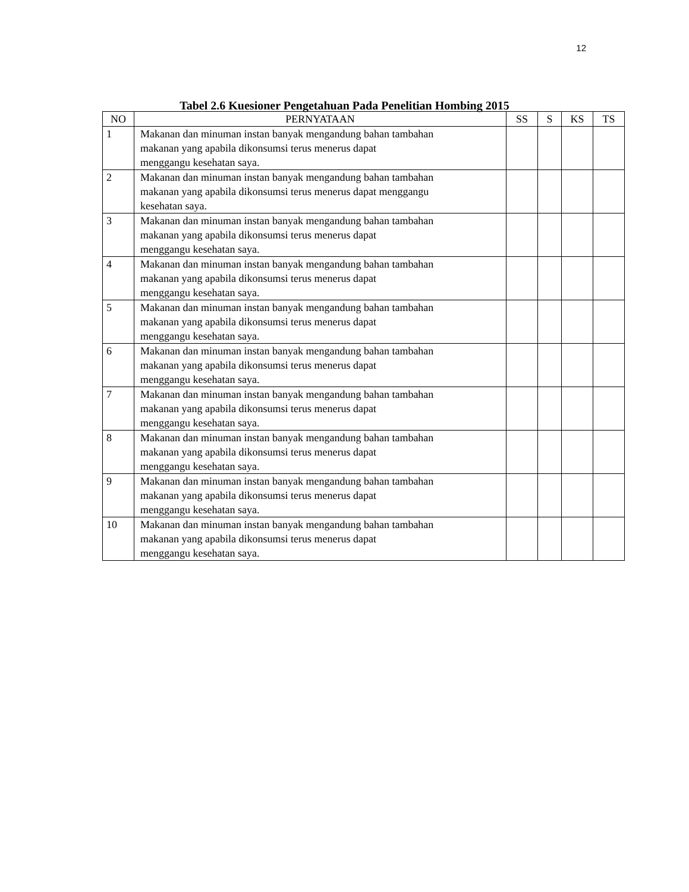12
Tabel 2.6 Kuesioner Pengetahuan Pada Penelitian Hombing 2015
| NO | PERNYATAAN | SS | S | KS | TS |
| --- | --- | --- | --- | --- | --- |
| 1 | Makanan dan minuman instan banyak mengandung bahan tambahan makanan yang apabila dikonsumsi terus menerus dapat menggangu kesehatan saya. | | | | |
| 2 | Makanan dan minuman instan banyak mengandung bahan tambahan makanan yang apabila dikonsumsi terus menerus dapat menggangu kesehatan saya. | | | | |
| 3 | Makanan dan minuman instan banyak mengandung bahan tambahan makanan yang apabila dikonsumsi terus menerus dapat menggangu kesehatan saya. | | | | |
| 4 | Makanan dan minuman instan banyak mengandung bahan tambahan makanan yang apabila dikonsumsi terus menerus dapat menggangu kesehatan saya. | | | | |
| 5 | Makanan dan minuman instan banyak mengandung bahan tambahan makanan yang apabila dikonsumsi terus menerus dapat menggangu kesehatan saya. | | | | |
| 6 | Makanan dan minuman instan banyak mengandung bahan tambahan makanan yang apabila dikonsumsi terus menerus dapat menggangu kesehatan saya. | | | | |
| 7 | Makanan dan minuman instan banyak mengandung bahan tambahan makanan yang apabila dikonsumsi terus menerus dapat menggangu kesehatan saya. | | | | |
| 8 | Makanan dan minuman instan banyak mengandung bahan tambahan makanan yang apabila dikonsumsi terus menerus dapat menggangu kesehatan saya. | | | | |
| 9 | Makanan dan minuman instan banyak mengandung bahan tambahan makanan yang apabila dikonsumsi terus menerus dapat menggangu kesehatan saya. | | | | |
| 10 | Makanan dan minuman instan banyak mengandung bahan tambahan makanan yang apabila dikonsumsi terus menerus dapat menggangu kesehatan saya. | | | | |